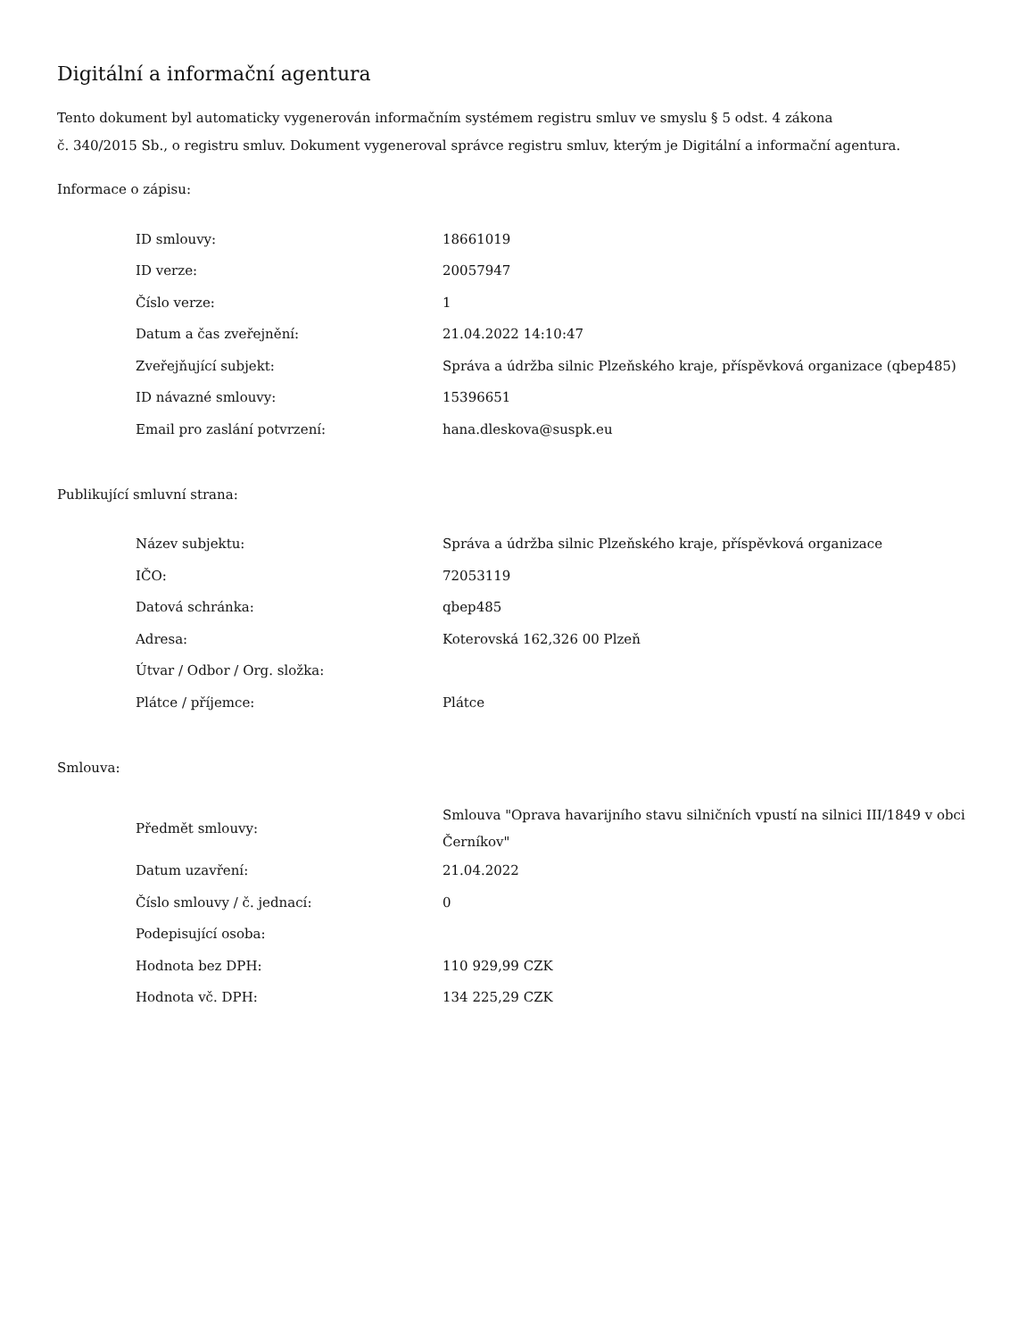Digitální a informační agentura
Tento dokument byl automaticky vygenerován informačním systémem registru smluv ve smyslu § 5 odst. 4 zákona
č. 340/2015 Sb., o registru smluv. Dokument vygeneroval správce registru smluv, kterým je Digitální a informační agentura.
Informace o zápisu:
| ID smlouvy: | 18661019 |
| ID verze: | 20057947 |
| Číslo verze: | 1 |
| Datum a čas zveřejnění: | 21.04.2022 14:10:47 |
| Zveřejňující subjekt: | Správa a údržba silnic Plzeňského kraje, příspěvková organizace (qbep485) |
| ID návazné smlouvy: | 15396651 |
| Email pro zaslání potvrzení: | hana.dleskova@suspk.eu |
Publikující smluvní strana:
| Název subjektu: | Správa a údržba silnic Plzeňského kraje, příspěvková organizace |
| IČO: | 72053119 |
| Datová schránka: | qbep485 |
| Adresa: | Koterovská 162,326 00 Plzeň |
| Útvar / Odbor / Org. složka: | |
| Plátce / příjemce: | Plátce |
Smlouva:
| Předmět smlouvy: | Smlouva "Oprava havarijního stavu silničních vpustí na silnici III/1849 v obci Černíkov" |
| Datum uzavření: | 21.04.2022 |
| Číslo smlouvy / č. jednací: | 0 |
| Podepisující osoba: | |
| Hodnota bez DPH: | 110 929,99 CZK |
| Hodnota vč. DPH: | 134 225,29 CZK |